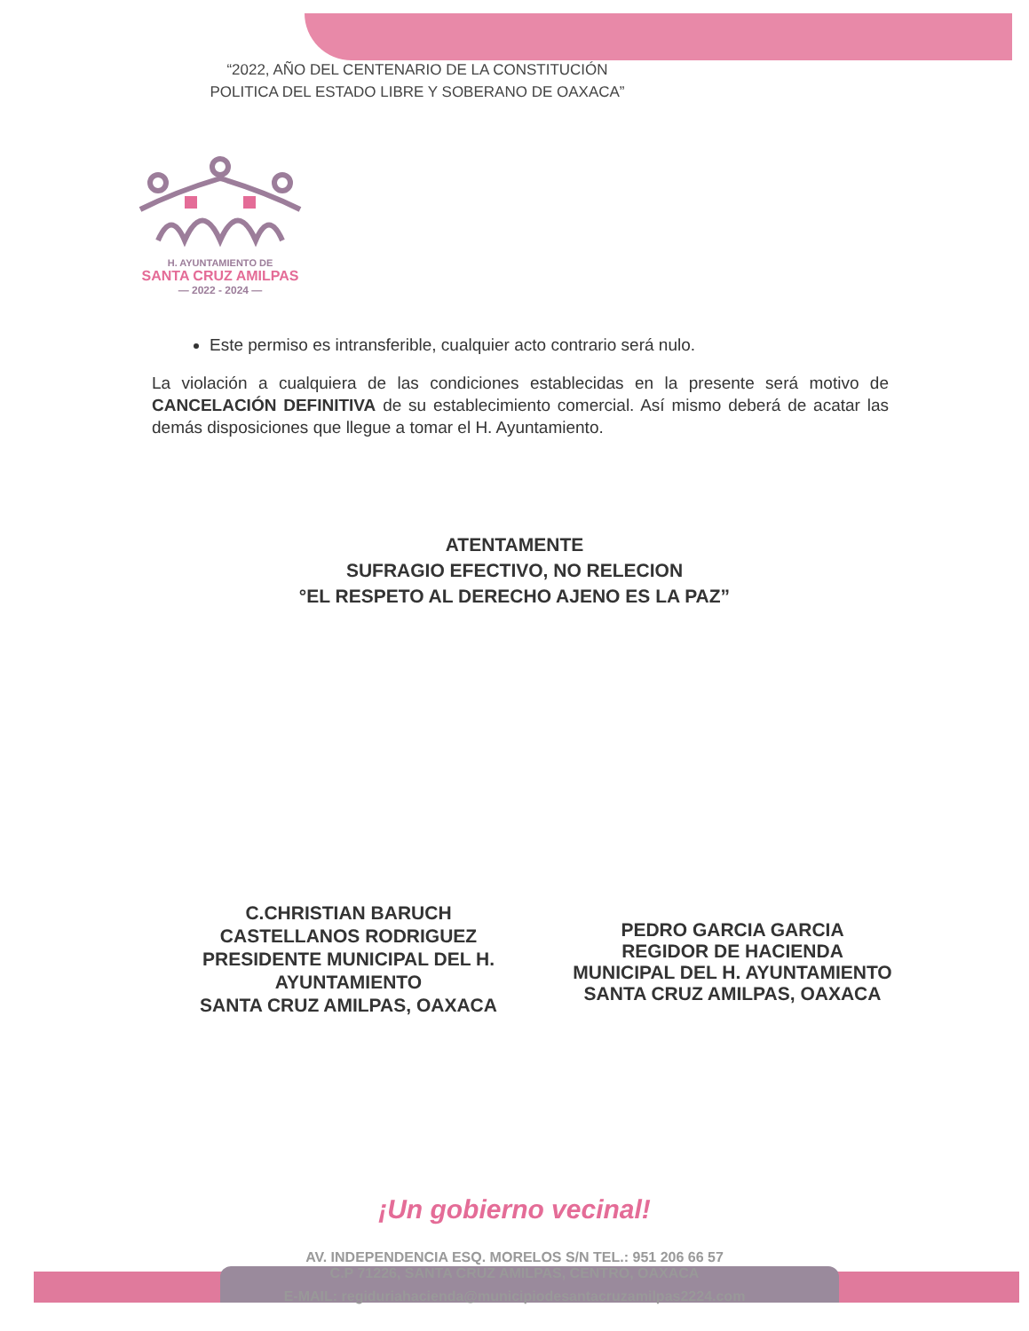“2022, AÑO DEL CENTENARIO DE LA CONSTITUCIÓN POLITICA DEL ESTADO LIBRE Y SOBERANO DE OAXACA”
H. AYUNTAMIENTO DE
SANTA CRUZ AMILPAS
— 2022 - 2024 —
Este permiso es intransferible, cualquier acto contrario será nulo.
La violación a cualquiera de las condiciones establecidas en la presente será motivo de CANCELACIÓN DEFINITIVA de su establecimiento comercial. Así mismo deberá de acatar las demás disposiciones que llegue a tomar el H. Ayuntamiento.
ATENTAMENTE
SUFRAGIO EFECTIVO, NO RELECION
°EL RESPETO AL DERECHO AJENO ES LA PAZ”
C.CHRISTIAN BARUCH
CASTELLANOS RODRIGUEZ
PRESIDENTE MUNICIPAL DEL H.
AYUNTAMIENTO
SANTA CRUZ AMILPAS, OAXACA
PEDRO GARCIA GARCIA
REGIDOR DE HACIENDA
MUNICIPAL DEL H. AYUNTAMIENTO
SANTA CRUZ AMILPAS, OAXACA
¡Un gobierno vecinal!
AV. INDEPENDENCIA ESQ. MORELOS S/N TEL.: 951 206 66 57
C.P 71226, SANTA CRUZ AMILPAS, CENTRO, OAXACA
E-MAIL: regiduriahacienda@municipiodesantacruzamilpas2224.com